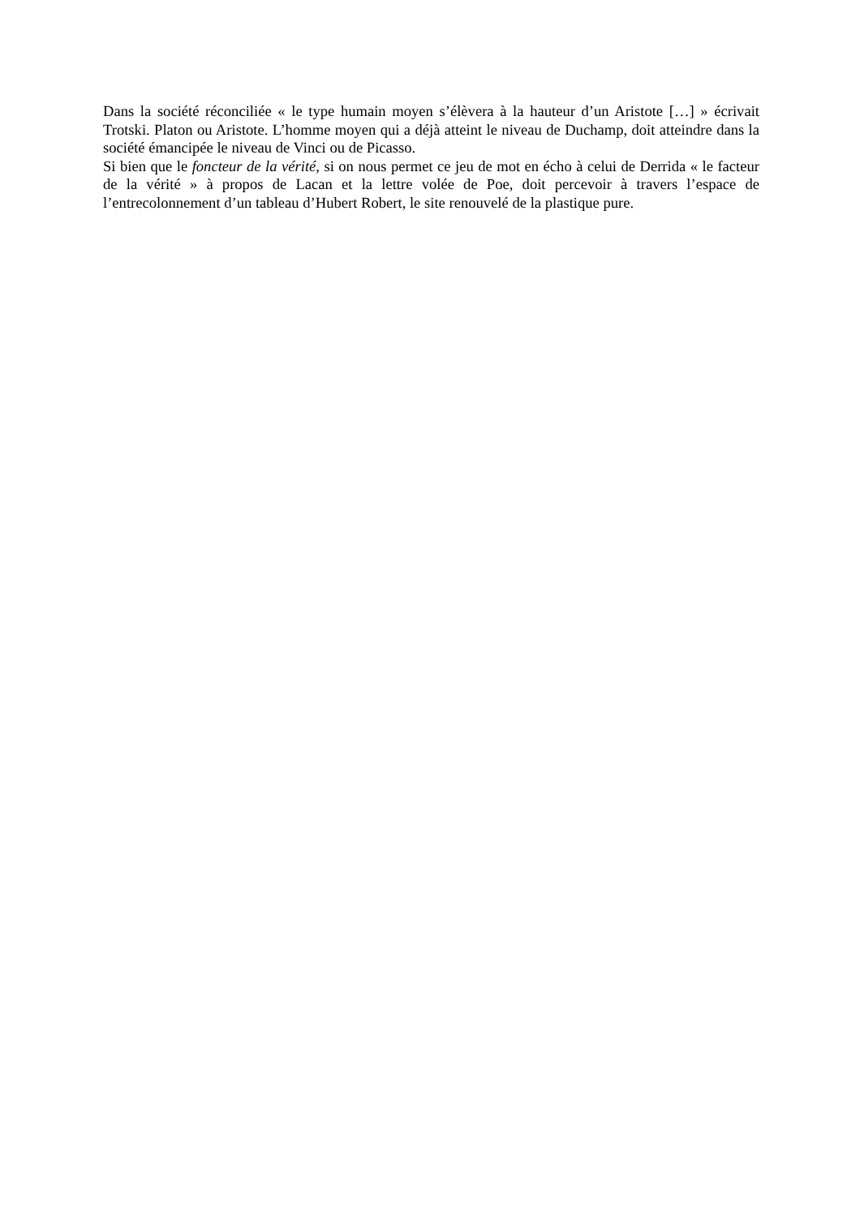Dans la société réconciliée « le type humain moyen s’élèvera à la hauteur d’un Aristote […] » écrivait Trotski. Platon ou Aristote. L’homme moyen qui a déjà atteint le niveau de Duchamp, doit atteindre dans la société émancipée le niveau de Vinci ou de Picasso.
Si bien que le foncteur de la vérité, si on nous permet ce jeu de mot en écho à celui de Derrida « le facteur de la vérité » à propos de Lacan et la lettre volée de Poe, doit percevoir à travers l’espace de l’entrecolonnement d’un tableau d’Hubert Robert, le site renouvelé de la plastique pure.